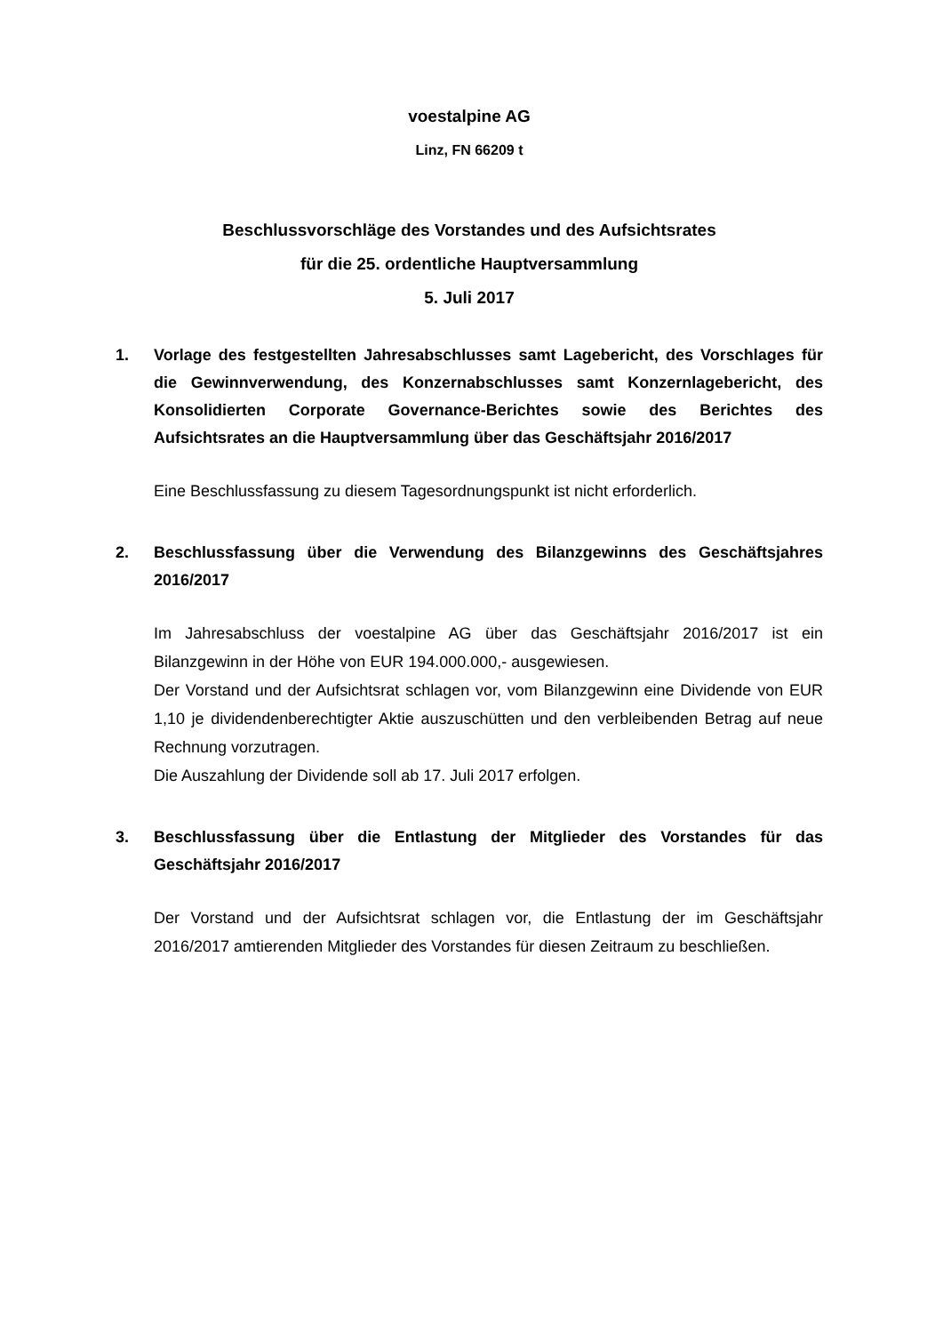voestalpine AG
Linz, FN 66209 t
Beschlussvorschläge des Vorstandes und des Aufsichtsrates
für die 25. ordentliche Hauptversammlung
5. Juli 2017
1. Vorlage des festgestellten Jahresabschlusses samt Lagebericht, des Vorschlages für die Gewinnverwendung, des Konzernabschlusses samt Konzernlagebericht, des Konsolidierten Corporate Governance-Berichtes sowie des Berichtes des Aufsichtsrates an die Hauptversammlung über das Geschäftsjahr 2016/2017
Eine Beschlussfassung zu diesem Tagesordnungspunkt ist nicht erforderlich.
2. Beschlussfassung über die Verwendung des Bilanzgewinns des Geschäftsjahres 2016/2017
Im Jahresabschluss der voestalpine AG über das Geschäftsjahr 2016/2017 ist ein Bilanzgewinn in der Höhe von EUR 194.000.000,- ausgewiesen.
Der Vorstand und der Aufsichtsrat schlagen vor, vom Bilanzgewinn eine Dividende von EUR 1,10 je dividendenberechtigter Aktie auszuschütten und den verbleibenden Betrag auf neue Rechnung vorzutragen.
Die Auszahlung der Dividende soll ab 17. Juli 2017 erfolgen.
3. Beschlussfassung über die Entlastung der Mitglieder des Vorstandes für das Geschäftsjahr 2016/2017
Der Vorstand und der Aufsichtsrat schlagen vor, die Entlastung der im Geschäftsjahr 2016/2017 amtierenden Mitglieder des Vorstandes für diesen Zeitraum zu beschließen.